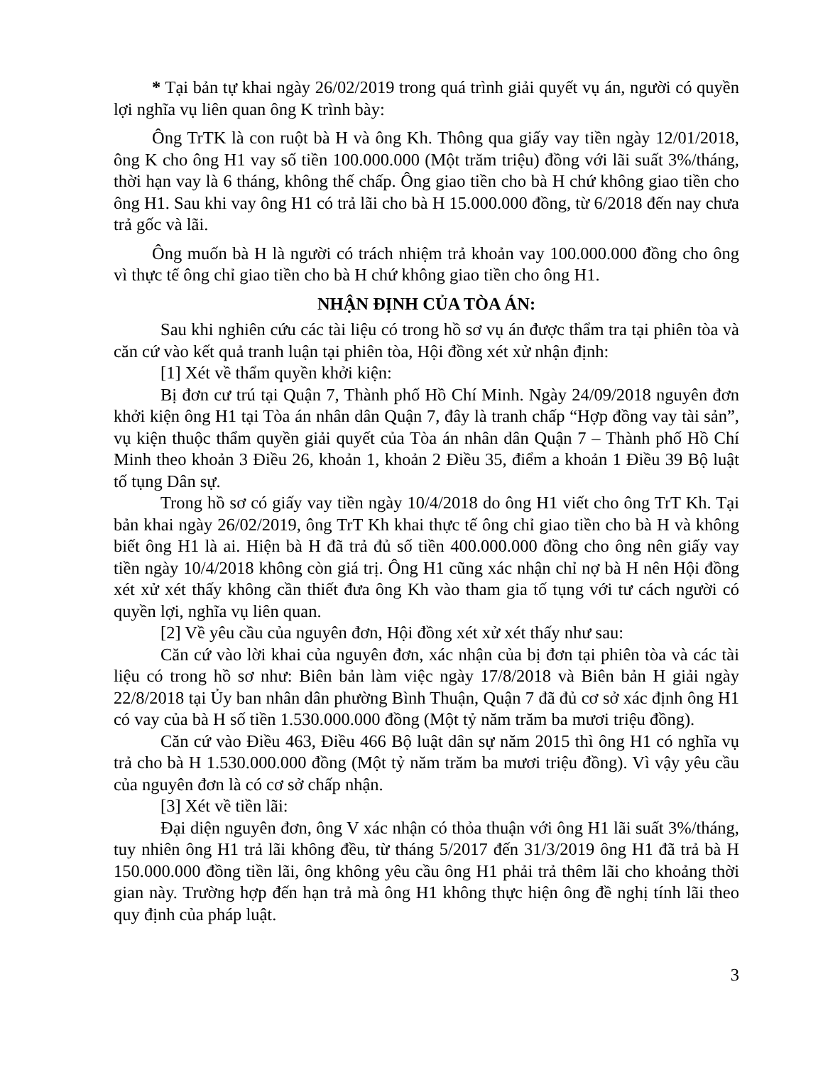* Tại bản tự khai ngày 26/02/2019 trong quá trình giải quyết vụ án, người có quyền lợi nghĩa vụ liên quan ông K trình bày:
Ông TrTK là con ruột bà H và ông Kh. Thông qua giấy vay tiền ngày 12/01/2018, ông K cho ông H1 vay số tiền 100.000.000 (Một trăm triệu) đồng với lãi suất 3%/tháng, thời hạn vay là 6 tháng, không thế chấp. Ông giao tiền cho bà H chứ không giao tiền cho ông H1. Sau khi vay ông H1 có trả lãi cho bà H 15.000.000 đồng, từ 6/2018 đến nay chưa trả gốc và lãi.
Ông muốn bà H là người có trách nhiệm trả khoản vay 100.000.000 đồng cho ông vì thực tế ông chỉ giao tiền cho bà H chứ không giao tiền cho ông H1.
NHẬN ĐỊNH CỦA TÒA ÁN:
Sau khi nghiên cứu các tài liệu có trong hồ sơ vụ án được thẩm tra tại phiên tòa và căn cứ vào kết quả tranh luận tại phiên tòa, Hội đồng xét xử nhận định:
[1] Xét về thẩm quyền khởi kiện:
Bị đơn cư trú tại Quận 7, Thành phố Hồ Chí Minh. Ngày 24/09/2018 nguyên đơn khởi kiện ông H1 tại Tòa án nhân dân Quận 7, đây là tranh chấp “Hợp đồng vay tài sản”, vụ kiện thuộc thẩm quyền giải quyết của Tòa án nhân dân Quận 7 – Thành phố Hồ Chí Minh theo khoản 3 Điều 26, khoản 1, khoản 2 Điều 35, điểm a khoản 1 Điều 39 Bộ luật tố tụng Dân sự.
Trong hồ sơ có giấy vay tiền ngày 10/4/2018 do ông H1 viết cho ông TrT Kh. Tại bản khai ngày 26/02/2019, ông TrT Kh khai thực tế ông chỉ giao tiền cho bà H và không biết ông H1 là ai. Hiện bà H đã trả đủ số tiền 400.000.000 đồng cho ông nên giấy vay tiền ngày 10/4/2018 không còn giá trị. Ông H1 cũng xác nhận chỉ nợ bà H nên Hội đồng xét xử xét thấy không cần thiết đưa ông Kh vào tham gia tố tụng với tư cách người có quyền lợi, nghĩa vụ liên quan.
[2] Về yêu cầu của nguyên đơn, Hội đồng xét xử xét thấy như sau:
Căn cứ vào lời khai của nguyên đơn, xác nhận của bị đơn tại phiên tòa và các tài liệu có trong hồ sơ như: Biên bản làm việc ngày 17/8/2018 và Biên bản H giải ngày 22/8/2018 tại Ủy ban nhân dân phường Bình Thuận, Quận 7 đã đủ cơ sở xác định ông H1 có vay của bà H số tiền 1.530.000.000 đồng (Một tỷ năm trăm ba mươi triệu đồng).
Căn cứ vào Điều 463, Điều 466 Bộ luật dân sự năm 2015 thì ông H1 có nghĩa vụ trả cho bà H 1.530.000.000 đồng (Một tỷ năm trăm ba mươi triệu đồng). Vì vậy yêu cầu của nguyên đơn là có cơ sở chấp nhận.
[3] Xét về tiền lãi:
Đại diện nguyên đơn, ông V xác nhận có thỏa thuận với ông H1 lãi suất 3%/tháng, tuy nhiên ông H1 trả lãi không đều, từ tháng 5/2017 đến 31/3/2019 ông H1 đã trả bà H 150.000.000 đồng tiền lãi, ông không yêu cầu ông H1 phải trả thêm lãi cho khoảng thời gian này. Trường hợp đến hạn trả mà ông H1 không thực hiện ông đề nghị tính lãi theo quy định của pháp luật.
3